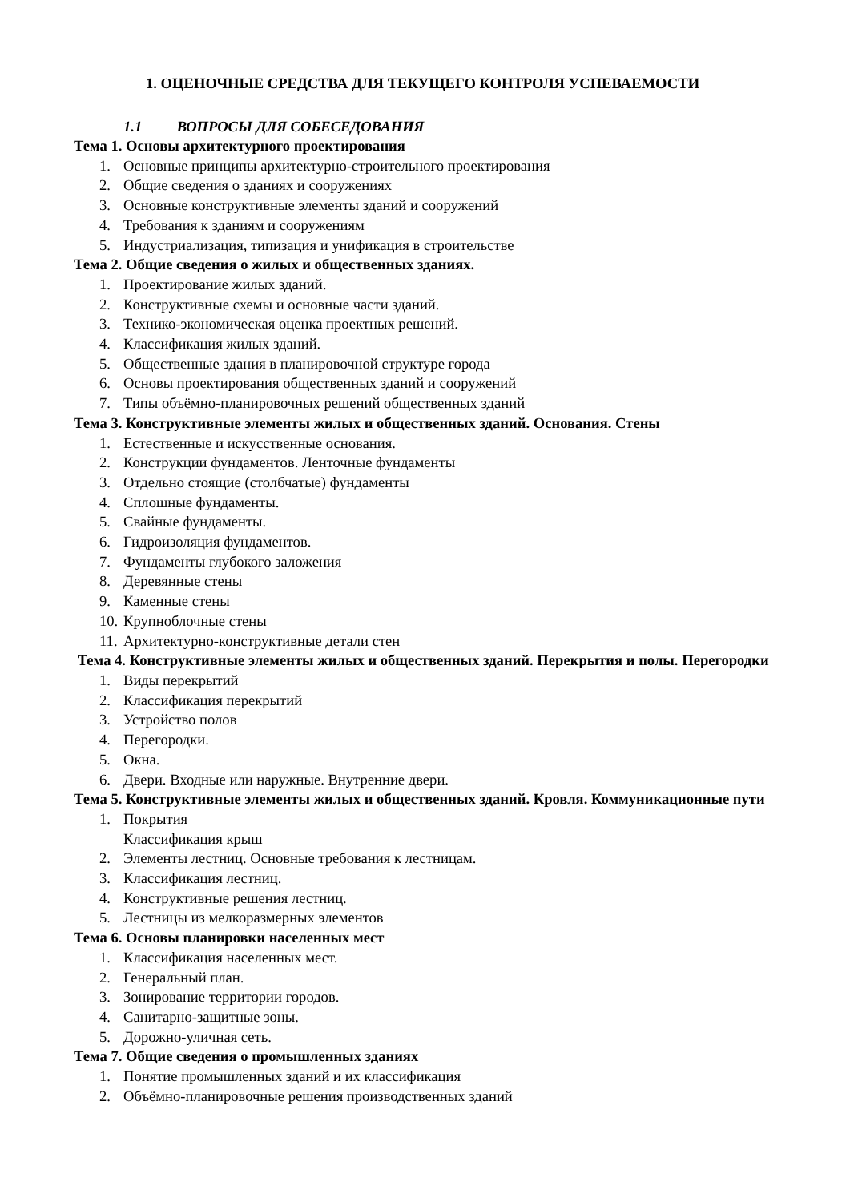1. ОЦЕНОЧНЫЕ СРЕДСТВА ДЛЯ ТЕКУЩЕГО КОНТРОЛЯ УСПЕВАЕМОСТИ
1.1 ВОПРОСЫ ДЛЯ СОБЕСЕДОВАНИЯ
Тема 1. Основы архитектурного проектирования
1. Основные принципы архитектурно-строительного проектирования
2. Общие сведения о зданиях и сооружениях
3. Основные конструктивные элементы зданий и сооружений
4. Требования к зданиям и сооружениям
5. Индустриализация, типизация и унификация в строительстве
Тема 2. Общие сведения о жилых и общественных зданиях.
1. Проектирование жилых зданий.
2. Конструктивные схемы и основные части зданий.
3. Технико-экономическая оценка проектных решений.
4. Классификация жилых зданий.
5. Общественные здания в планировочной структуре города
6. Основы проектирования общественных зданий и сооружений
7. Типы объёмно-планировочных решений общественных зданий
Тема 3. Конструктивные элементы жилых и общественных зданий. Основания. Стены
1. Естественные и искусственные основания.
2. Конструкции фундаментов. Ленточные фундаменты
3. Отдельно стоящие (столбчатые) фундаменты
4. Сплошные фундаменты.
5. Свайные фундаменты.
6. Гидроизоляция фундаментов.
7. Фундаменты глубокого заложения
8. Деревянные стены
9. Каменные стены
10. Крупноблочные стены
11. Архитектурно-конструктивные детали стен
Тема 4. Конструктивные элементы жилых и общественных зданий. Перекрытия и полы. Перегородки
1. Виды перекрытий
2. Классификация перекрытий
3. Устройство полов
4. Перегородки.
5. Окна.
6. Двери. Входные или наружные. Внутренние двери.
Тема 5. Конструктивные элементы жилых и общественных зданий. Кровля. Коммуникационные пути
1. Покрытия
Классификация крыш
2. Элементы лестниц. Основные требования к лестницам.
3. Классификация лестниц.
4. Конструктивные решения лестниц.
5. Лестницы из мелкоразмерных элементов
Тема 6. Основы планировки населенных мест
1. Классификация населенных мест.
2. Генеральный план.
3. Зонирование территории городов.
4. Санитарно-защитные зоны.
5. Дорожно-уличная сеть.
Тема 7. Общие сведения о промышленных зданиях
1. Понятие промышленных зданий и их классификация
2. Объёмно-планировочные решения производственных зданий